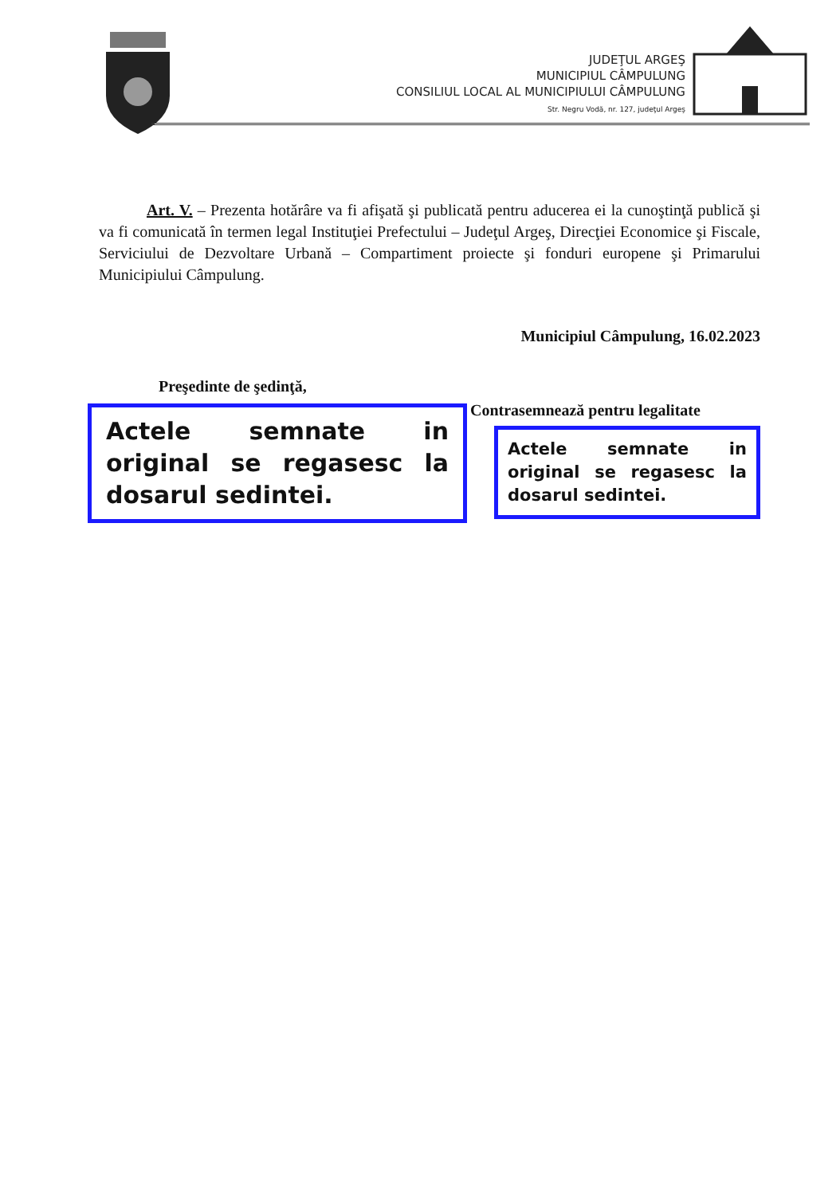JUDEŢUL ARGEŞ
MUNICIPIUL CÂMPULUNG
CONSILIUL LOCAL AL MUNICIPIULUI CÂMPULUNG
Str. Negru Vodă, nr. 127, judeţul Argeş
Art. V. – Prezenta hotărâre va fi afişată şi publicată pentru aducerea ei la cunoştinţă publică şi va fi comunicată în termen legal Instituţiei Prefectului – Judeţul Argeş, Direcţiei Economice şi Fiscale, Serviciului de Dezvoltare Urbană – Compartiment proiecte şi fonduri europene şi Primarului Municipiului Câmpulung.
Municipiul Câmpulung, 16.02.2023
Preşedinte de şedinţă,
Actele semnate in original se regasesc la dosarul sedintei.
Contrasemnează pentru legalitate
Actele semnate in original se regasesc la dosarul sedintei.